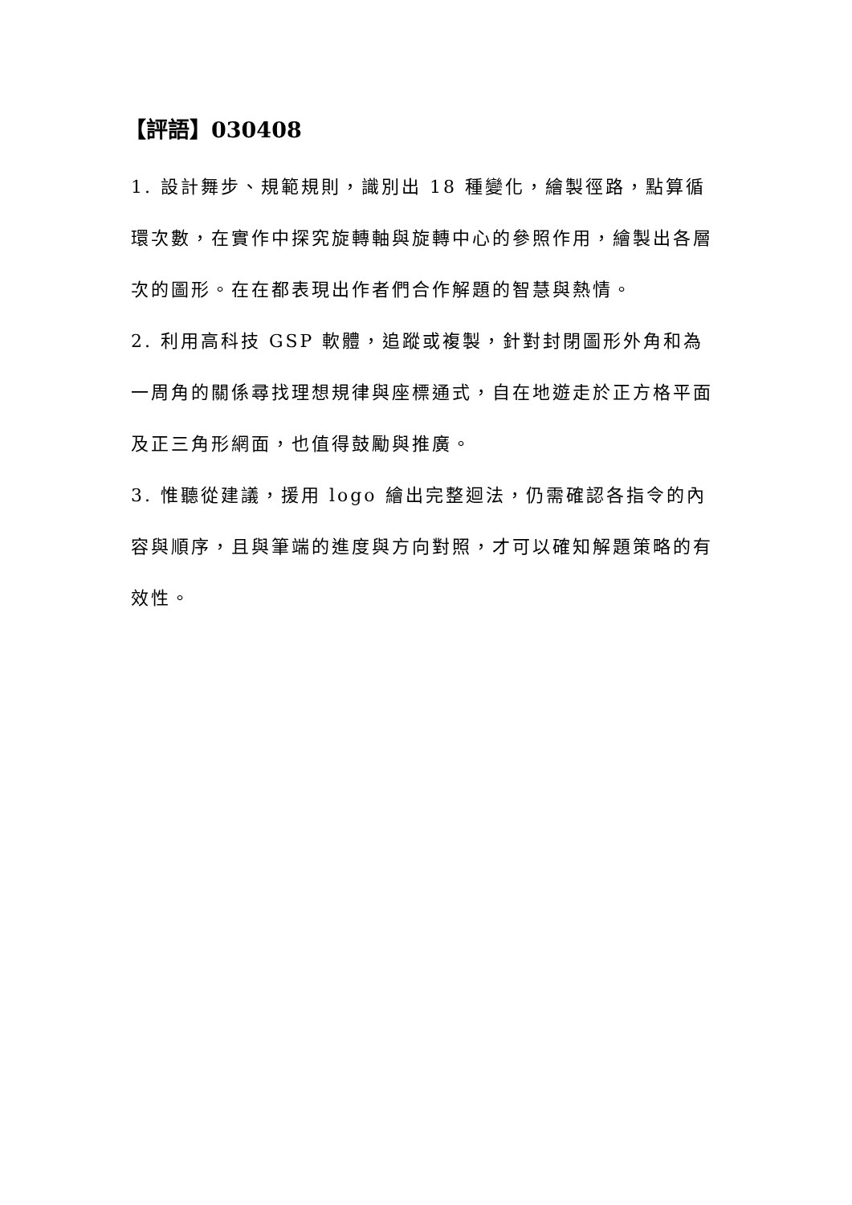【評語】030408
1. 設計舞步、規範規則，識別出 18 種變化，繪製徑路，點算循環次數，在實作中探究旋轉軸與旋轉中心的參照作用，繪製出各層次的圖形。在在都表現出作者們合作解題的智慧與熱情。
2. 利用高科技 GSP 軟體，追蹤或複製，針對封閉圖形外角和為一周角的關係尋找理想規律與座標通式，自在地遊走於正方格平面及正三角形網面，也值得鼓勵與推廣。
3. 惟聽從建議，援用 logo 繪出完整迴法，仍需確認各指令的內容與順序，且與筆端的進度與方向對照，才可以確知解題策略的有效性。